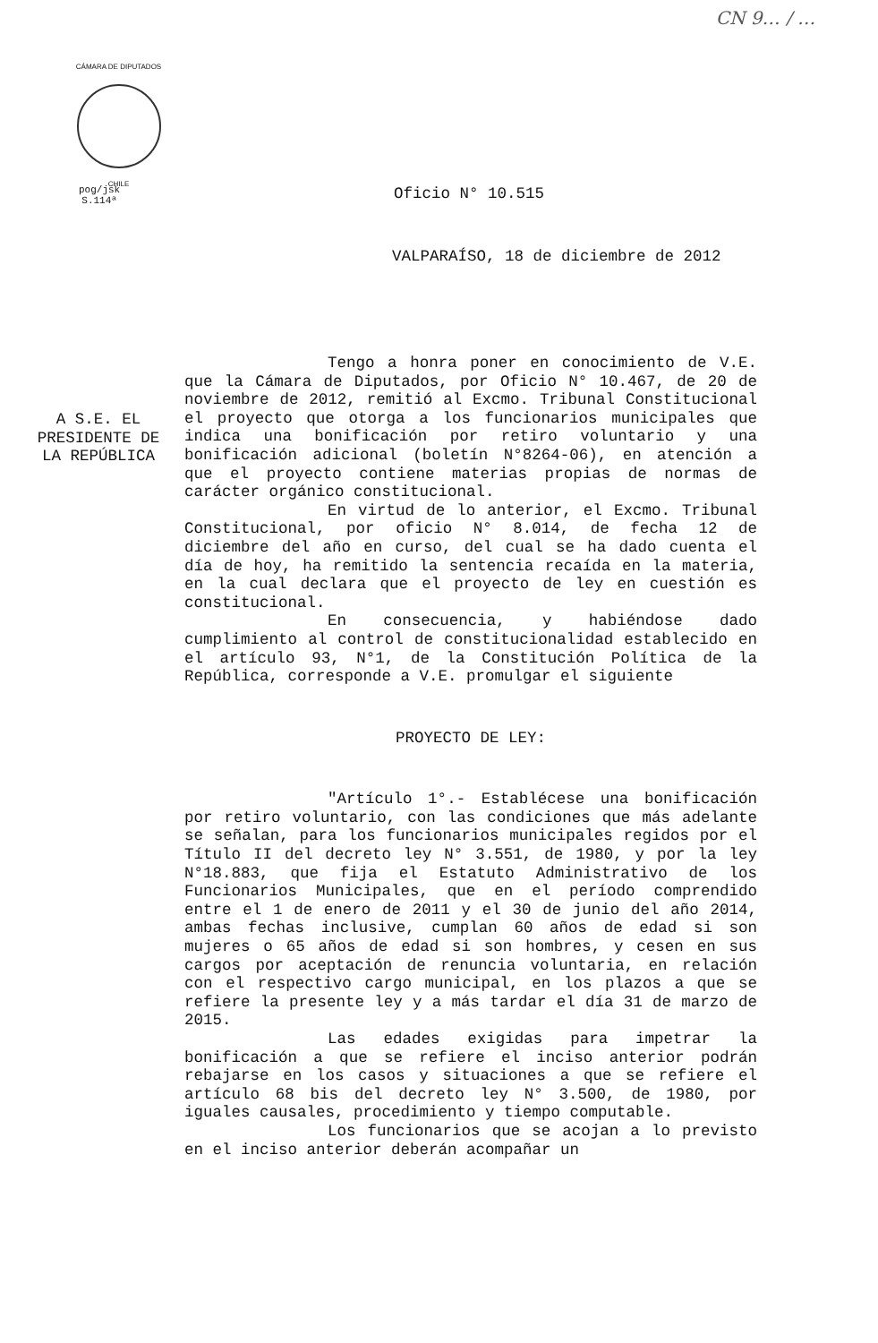CN 9… / …
CÁMARA DE DIPUTADOS
CHILE
pog/jsk
S.114ª
Oficio N° 10.515
VALPARAÍSO, 18 de diciembre de 2012
A S.E. EL PRESIDENTE DE LA REPÚBLICA
Tengo a honra poner en conocimiento de V.E. que la Cámara de Diputados, por Oficio N° 10.467, de 20 de noviembre de 2012, remitió al Excmo. Tribunal Constitucional el proyecto que otorga a los funcionarios municipales que indica una bonificación por retiro voluntario y una bonificación adicional (boletín N°8264-06), en atención a que el proyecto contiene materias propias de normas de carácter orgánico constitucional.
En virtud de lo anterior, el Excmo. Tribunal Constitucional, por oficio N° 8.014, de fecha 12 de diciembre del año en curso, del cual se ha dado cuenta el día de hoy, ha remitido la sentencia recaída en la materia, en la cual declara que el proyecto de ley en cuestión es constitucional.
En consecuencia, y habiéndose dado cumplimiento al control de constitucionalidad establecido en el artículo 93, N°1, de la Constitución Política de la República, corresponde a V.E. promulgar el siguiente
PROYECTO DE LEY:
"Artículo 1°.- Establécese una bonificación por retiro voluntario, con las condiciones que más adelante se señalan, para los funcionarios municipales regidos por el Título II del decreto ley N° 3.551, de 1980, y por la ley N°18.883, que fija el Estatuto Administrativo de los Funcionarios Municipales, que en el período comprendido entre el 1 de enero de 2011 y el 30 de junio del año 2014, ambas fechas inclusive, cumplan 60 años de edad si son mujeres o 65 años de edad si son hombres, y cesen en sus cargos por aceptación de renuncia voluntaria, en relación con el respectivo cargo municipal, en los plazos a que se refiere la presente ley y a más tardar el día 31 de marzo de 2015.
Las edades exigidas para impetrar la bonificación a que se refiere el inciso anterior podrán rebajarse en los casos y situaciones a que se refiere el artículo 68 bis del decreto ley N° 3.500, de 1980, por iguales causales, procedimiento y tiempo computable.
Los funcionarios que se acojan a lo previsto en el inciso anterior deberán acompañar un